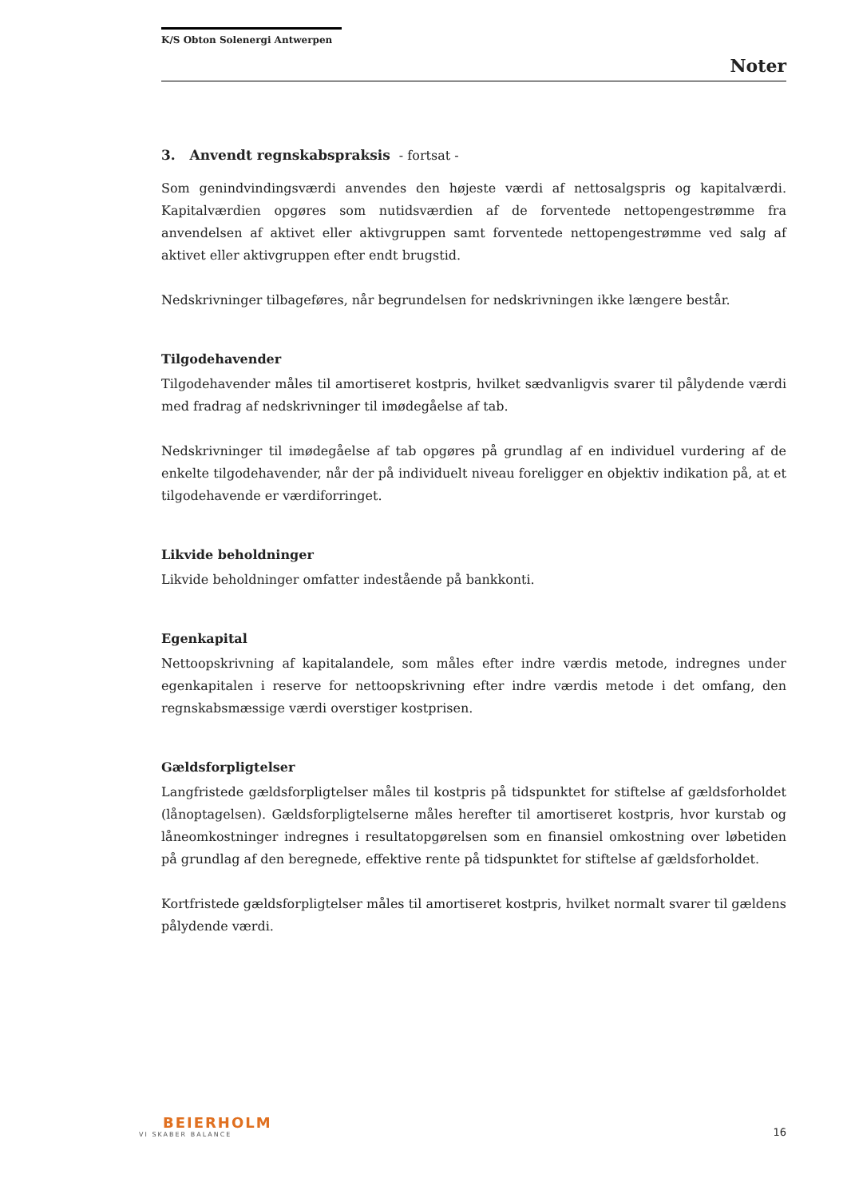K/S Obton Solenergi Antwerpen
Noter
3. Anvendt regnskabspraksis - fortsat -
Som genindvindingsværdi anvendes den højeste værdi af nettosalgspris og kapitalværdi. Kapitalværdien opgøres som nutidsværdien af de forventede nettopengestrømme fra anvendelsen af aktivet eller aktivgruppen samt forventede nettopengestrømme ved salg af aktivet eller aktivgruppen efter endt brugstid.
Nedskrivninger tilbageføres, når begrundelsen for nedskrivningen ikke længere består.
Tilgodehavender
Tilgodehavender måles til amortiseret kostpris, hvilket sædvanligvis svarer til pålydende værdi med fradrag af nedskrivninger til imødegåelse af tab.
Nedskrivninger til imødegåelse af tab opgøres på grundlag af en individuel vurdering af de enkelte tilgodehavender, når der på individuelt niveau foreligger en objektiv indikation på, at et tilgodehavende er værdiforringet.
Likvide beholdninger
Likvide beholdninger omfatter indestående på bankkonti.
Egenkapital
Nettoopskrivning af kapitalandele, som måles efter indre værdis metode, indregnes under egenkapitalen i reserve for nettoopskrivning efter indre værdis metode i det omfang, den regnskabsmæssige værdi overstiger kostprisen.
Gældsforpligtelser
Langfristede gældsforpligtelser måles til kostpris på tidspunktet for stiftelse af gældsforholdet (lånoptagelsen). Gældsforpligtelserne måles herefter til amortiseret kostpris, hvor kurstab og låneomkostninger indregnes i resultatopgørelsen som en finansiel omkostning over løbetiden på grundlag af den beregnede, effektive rente på tidspunktet for stiftelse af gældsforholdet.
Kortfristede gældsforpligtelser måles til amortiseret kostpris, hvilket normalt svarer til gældens pålydende værdi.
BEIERHOLM
VI SKABER BALANCE
16